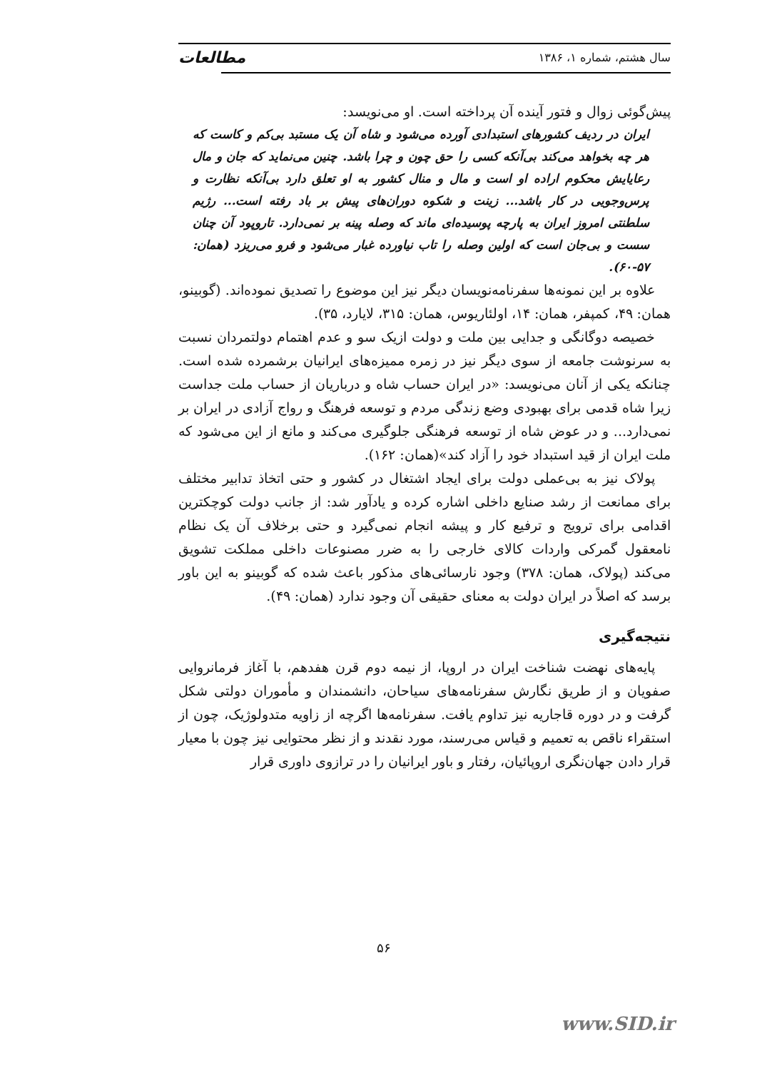سال هشتم، شماره ۱، ۱۳۸۶ مطالعات
پیش‌گوئی زوال و فتور آینده آن پرداخته است. او می‌نویسد:
ایران در ردیف کشورهای استبدادی آورده می‌شود و شاه آن یک مستبد بی‌کم و کاست که هر چه بخواهد می‌کند بی‌آنکه کسی را حق چون و چرا باشد. چنین می‌نماید که جان و مال رعایایش محکوم اراده او است و مال و منال کشور به او تعلق دارد بی‌آنکه نظارت و پرس‌وجویی در کار باشد... زینت و شکوه دوران‌های پیش بر باد رفته است... رژیم سلطنتی امروز ایران به پارچه پوسیده‌ای ماند که وصله پینه بر نمی‌دارد. تاروپود آن چنان سست و بی‌جان است که اولین وصله را تاب نیاورده غبار می‌شود و فرو می‌ریزد (همان: ۵۷-۶۰).
علاوه بر این نمونه‌ها سفرنامه‌نویسان دیگر نیز این موضوع را تصدیق نموده‌اند. (گوبینو، همان: ۴۹، کمپفر، همان: ۱۴، اولئاریوس، همان: ۳۱۵، لایارد، ۳۵).
خصیصه دوگانگی و جدایی بین ملت و دولت ازیک سو و عدم اهتمام دولتمردان نسبت به سرنوشت جامعه از سوی دیگر نیز در زمره ممیزه‌های ایرانیان برشمرده شده است. چنانکه یکی از آنان می‌نویسد: «در ایران حساب شاه و درباریان از حساب ملت جداست زیرا شاه قدمی برای بهبودی وضع زندگی مردم و توسعه فرهنگ و رواج آزادی در ایران بر نمی‌دارد... و در عوض شاه از توسعه فرهنگی جلوگیری می‌کند و مانع از این می‌شود که ملت ایران از قید استبداد خود را آزاد کند»(همان: ۱۶۲).
پولاک نیز به بی‌عملی دولت برای ایجاد اشتغال در کشور و حتی اتخاذ تدابیر مختلف برای ممانعت از رشد صنایع داخلی اشاره کرده و یادآور شد: از جانب دولت کوچکترین اقدامی برای ترویج و ترفیع کار و پیشه انجام نمی‌گیرد و حتی برخلاف آن یک نظام نامعقول گمرکی واردات کالای خارجی را به ضرر مصنوعات داخلی مملکت تشویق می‌کند (پولاک، همان: ۳۷۸) وجود نارسائی‌های مذکور باعث شده که گوبینو به این باور برسد که اصلاً در ایران دولت به معنای حقیقی آن وجود ندارد (همان: ۴۹).
نتیجه‌گیری
پایه‌های نهضت شناخت ایران در اروپا، از نیمه دوم قرن هفدهم، با آغاز فرمانروایی صفویان و از طریق نگارش سفرنامه‌های سیاحان، دانشمندان و مأموران دولتی شکل گرفت و در دوره قاجاریه نیز تداوم یافت. سفرنامه‌ها اگرچه از زاویه متدولوژیک، چون از استقراء ناقص به تعمیم و قیاس می‌رسند، مورد نقدند و از نظر محتوایی نیز چون با معیار قرار دادن جهان‌نگری اروپائیان، رفتار و باور ایرانیان را در ترازوی داوری قرار
۵۶
www.SID.ir